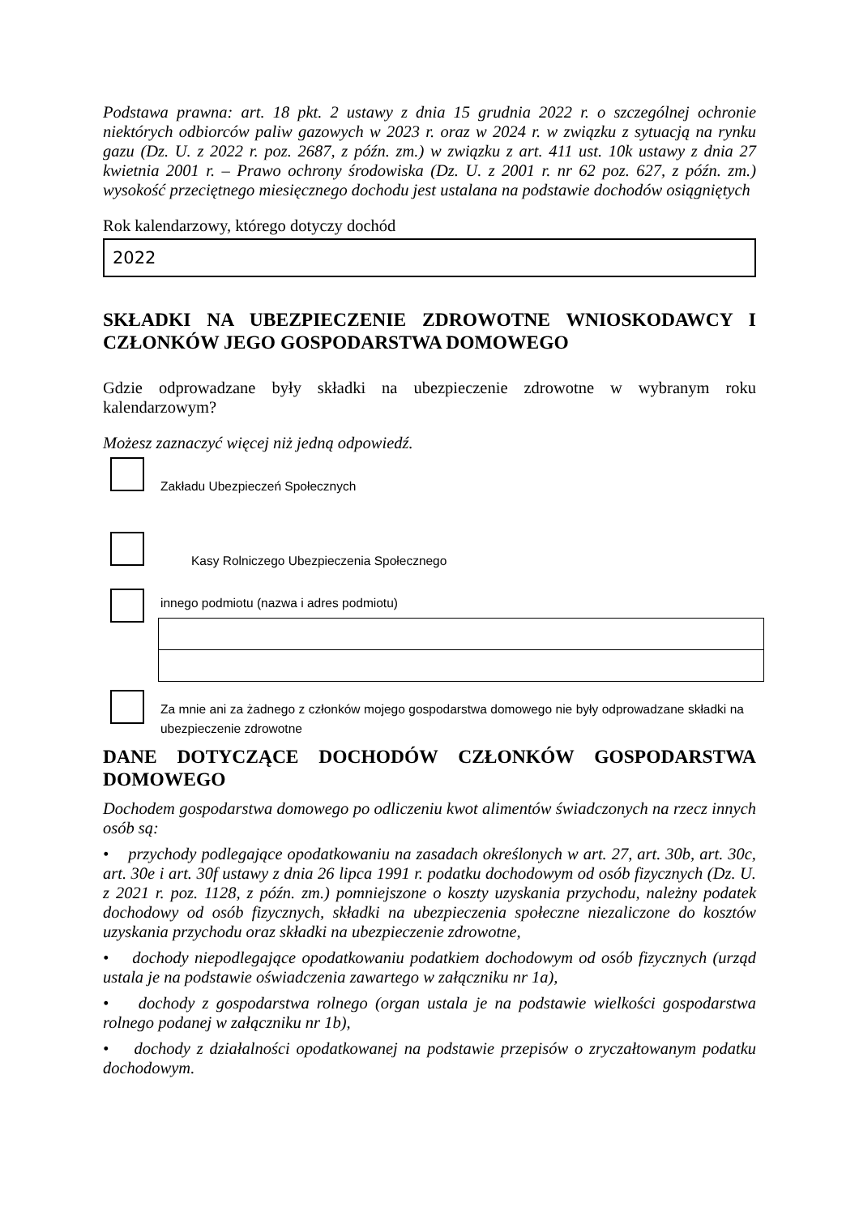Podstawa prawna: art. 18 pkt. 2 ustawy z dnia 15 grudnia 2022 r. o szczególnej ochronie niektórych odbiorców paliw gazowych w 2023 r. oraz w 2024 r. w związku z sytuacją na rynku gazu (Dz. U. z 2022 r. poz. 2687, z późn. zm.) w związku z art. 411 ust. 10k ustawy z dnia 27 kwietnia 2001 r. – Prawo ochrony środowiska (Dz. U. z 2001 r. nr 62 poz. 627, z późn. zm.) wysokość przeciętnego miesięcznego dochodu jest ustalana na podstawie dochodów osiągniętych
Rok kalendarzowy, którego dotyczy dochód
2022
SKŁADKI NA UBEZPIECZENIE ZDROWOTNE WNIOSKODAWCY I CZŁONKÓW JEGO GOSPODARSTWA DOMOWEGO
Gdzie odprowadzane były składki na ubezpieczenie zdrowotne w wybranym roku kalendarzowym?
Możesz zaznaczyć więcej niż jedną odpowiedź.
Zakładu Ubezpieczeń Społecznych
Kasy Rolniczego Ubezpieczenia Społecznego
innego podmiotu (nazwa i adres podmiotu)
Za mnie ani za żadnego z członków mojego gospodarstwa domowego nie były odprowadzane składki na ubezpieczenie zdrowotne
DANE DOTYCZĄCE DOCHODÓW CZŁONKÓW GOSPODARSTWA DOMOWEGO
Dochodem gospodarstwa domowego po odliczeniu kwot alimentów świadczonych na rzecz innych osób są:
• przychody podlegające opodatkowaniu na zasadach określonych w art. 27, art. 30b, art. 30c, art. 30e i art. 30f ustawy z dnia 26 lipca 1991 r. podatku dochodowym od osób fizycznych (Dz. U. z 2021 r. poz. 1128, z późn. zm.) pomniejszone o koszty uzyskania przychodu, należny podatek dochodowy od osób fizycznych, składki na ubezpieczenia społeczne niezaliczone do kosztów uzyskania przychodu oraz składki na ubezpieczenie zdrowotne,
• dochody niepodlegające opodatkowaniu podatkiem dochodowym od osób fizycznych (urząd ustala je na podstawie oświadczenia zawartego w załączniku nr 1a),
• dochody z gospodarstwa rolnego (organ ustala je na podstawie wielkości gospodarstwa rolnego podanej w załączniku nr 1b),
• dochody z działalności opodatkowanej na podstawie przepisów o zryczałtowanym podatku dochodowym.